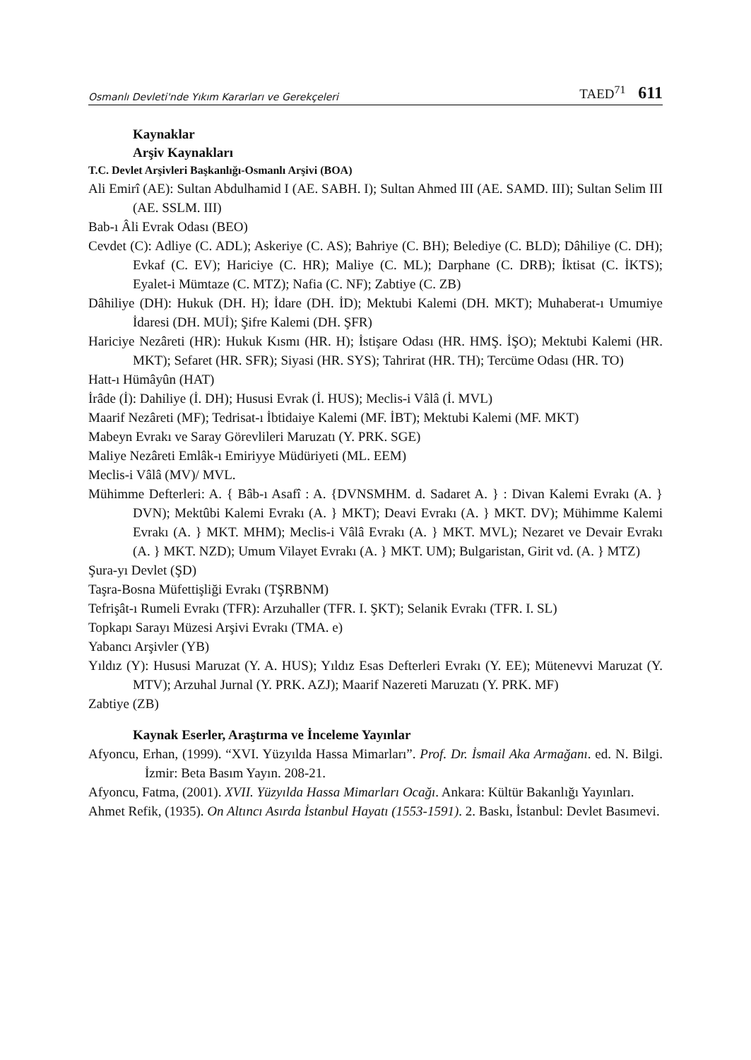Osmanlı Devleti'nde Yıkım Kararları ve Gerekçeleri TAED<sup>71</sup> 611
Kaynaklar
Arşiv Kaynakları
T.C. Devlet Arşivleri Başkanlığı-Osmanlı Arşivi (BOA)
Ali Emirî (AE): Sultan Abdulhamid I (AE. SABH. I); Sultan Ahmed III (AE. SAMD. III); Sultan Selim III (AE. SSLM. III)
Bab-ı Âli Evrak Odası (BEO)
Cevdet (C): Adliye (C. ADL); Askeriye (C. AS); Bahriye (C. BH); Belediye (C. BLD); Dâhiliye (C. DH); Evkaf (C. EV); Hariciye (C. HR); Maliye (C. ML); Darphane (C. DRB); İktisat (C. İKTS); Eyalet-i Mümtaze (C. MTZ); Nafia (C. NF); Zabtiye (C. ZB)
Dâhiliye (DH): Hukuk (DH. H); İdare (DH. İD); Mektubi Kalemi (DH. MKT); Muhaberat-ı Umumiye İdaresi (DH. MUİ); Şifre Kalemi (DH. ŞFR)
Hariciye Nezâreti (HR): Hukuk Kısmı (HR. H); İstişare Odası (HR. HMŞ. İŞO); Mektubi Kalemi (HR. MKT); Sefaret (HR. SFR); Siyasi (HR. SYS); Tahrirat (HR. TH); Tercüme Odası (HR. TO)
Hatt-ı Hümâyûn (HAT)
İrâde (İ): Dahiliye (İ. DH); Hususi Evrak (İ. HUS); Meclis-i Vâlâ (İ. MVL)
Maarif Nezâreti (MF); Tedrisat-ı İbtidaiye Kalemi (MF. İBT); Mektubi Kalemi (MF. MKT)
Mabeyn Evrakı ve Saray Görevlileri Maruzatı (Y. PRK. SGE)
Maliye Nezâreti Emlâk-ı Emiriyye Müdüriyeti (ML. EEM)
Meclis-i Vâlâ (MV)/ MVL.
Mühimme Defterleri: A. { Bâb-ı Asafî : A. {DVNSMHM. d. Sadaret A. } : Divan Kalemi Evrakı (A. } DVN); Mektûbi Kalemi Evrakı (A. } MKT); Deavi Evrakı (A. } MKT. DV); Mühimme Kalemi Evrakı (A. } MKT. MHM); Meclis-i Vâlâ Evrakı (A. } MKT. MVL); Nezaret ve Devair Evrakı (A. } MKT. NZD); Umum Vilayet Evrakı (A. } MKT. UM); Bulgaristan, Girit vd. (A. } MTZ)
Şura-yı Devlet (ŞD)
Taşra-Bosna Müfettişliği Evrakı (TŞRBNM)
Tefrişât-ı Rumeli Evrakı (TFR): Arzuhaller (TFR. I. ŞKT); Selanik Evrakı (TFR. I. SL)
Topkapı Sarayı Müzesi Arşivi Evrakı (TMA. e)
Yabancı Arşivler (YB)
Yıldız (Y): Hususi Maruzat (Y. A. HUS); Yıldız Esas Defterleri Evrakı (Y. EE); Mütenevvi Maruzat (Y. MTV); Arzuhal Jurnal (Y. PRK. AZJ); Maarif Nazereti Maruzatı (Y. PRK. MF)
Zabtiye (ZB)
Kaynak Eserler, Araştırma ve İnceleme Yayınlar
Afyoncu, Erhan, (1999). “XVI. Yüzyılda Hassa Mimarları”. Prof. Dr. İsmail Aka Armağanı. ed. N. Bilgi. İzmir: Beta Basım Yayın. 208-21.
Afyoncu, Fatma, (2001). XVII. Yüzyılda Hassa Mimarları Ocağı. Ankara: Kültür Bakanlığı Yayınları.
Ahmet Refik, (1935). On Altıncı Asırda İstanbul Hayatı (1553-1591). 2. Baskı, İstanbul: Devlet Basımevi.